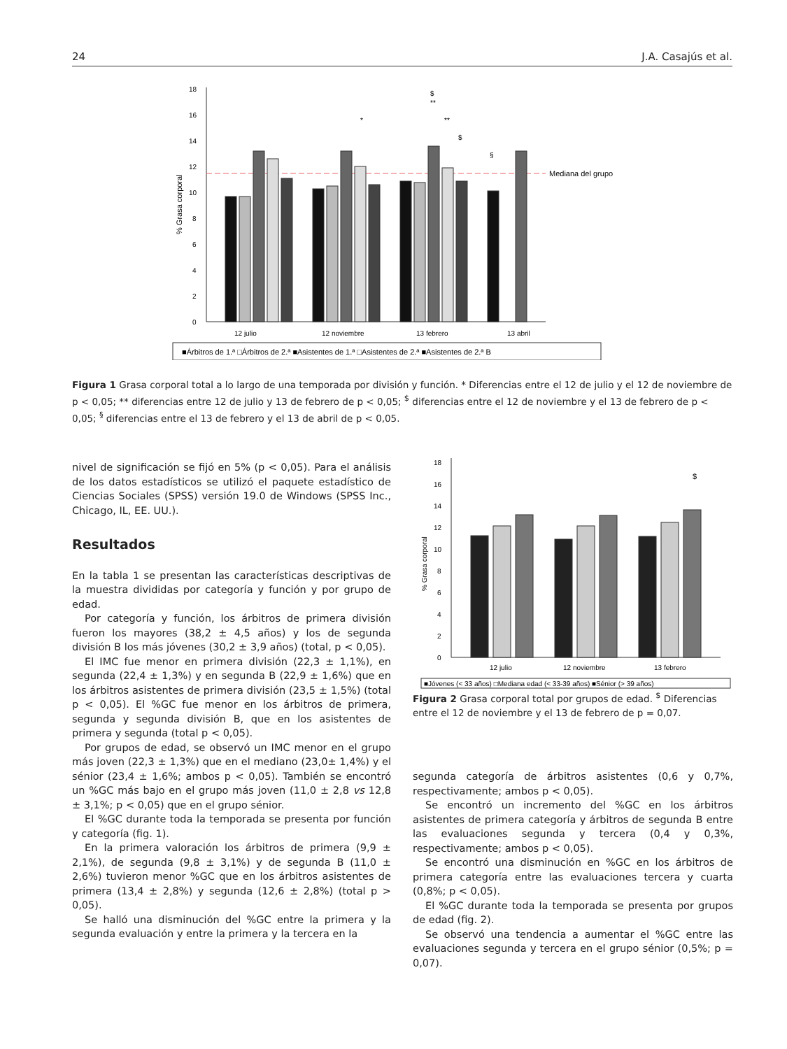24 J.A. Casajús et al.
% Grasa corporal
0
2
4
6
8
10
12
14
16
18
Mediana del grupo
12 julio
12 noviembre
13 febrero
13 abril
$
**
*
**
$
§
■Árbitros de 1.ª □Árbitros de 2.ª ■Asistentes de 1.ª □Asistentes de 2.ª ■Asistentes de 2.ª B
Figura 1 Grasa corporal total a lo largo de una temporada por división y función. * Diferencias entre el 12 de julio y el 12 de noviembre de p < 0,05; ** diferencias entre 12 de julio y 13 de febrero de p < 0,05; <sup>$</sup> diferencias entre el 12 de noviembre y el 13 de febrero de p < 0,05; <sup>§</sup> diferencias entre el 13 de febrero y el 13 de abril de p < 0,05.
nivel de significación se fijó en 5% (p < 0,05). Para el análisis de los datos estadísticos se utilizó el paquete estadístico de Ciencias Sociales (SPSS) versión 19.0 de Windows (SPSS Inc., Chicago, IL, EE. UU.).
Resultados
En la tabla 1 se presentan las características descriptivas de la muestra divididas por categoría y función y por grupo de edad.
Por categoría y función, los árbitros de primera división fueron los mayores (38,2 ± 4,5 años) y los de segunda división B los más jóvenes (30,2 ± 3,9 años) (total, p < 0,05).
El IMC fue menor en primera división (22,3 ± 1,1%), en segunda (22,4 ± 1,3%) y en segunda B (22,9 ± 1,6%) que en los árbitros asistentes de primera división (23,5 ± 1,5%) (total p < 0,05). El %GC fue menor en los árbitros de primera, segunda y segunda división B, que en los asistentes de primera y segunda (total p < 0,05).
Por grupos de edad, se observó un IMC menor en el grupo más joven (22,3 ± 1,3%) que en el mediano (23,0± 1,4%) y el sénior (23,4 ± 1,6%; ambos p < 0,05). También se encontró un %GC más bajo en el grupo más joven (11,0 ± 2,8 vs 12,8 ± 3,1%; p < 0,05) que en el grupo sénior.
El %GC durante toda la temporada se presenta por función y categoría (fig. 1).
En la primera valoración los árbitros de primera (9,9 ± 2,1%), de segunda (9,8 ± 3,1%) y de segunda B (11,0 ± 2,6%) tuvieron menor %GC que en los árbitros asistentes de primera (13,4 ± 2,8%) y segunda (12,6 ± 2,8%) (total p > 0,05).
Se halló una disminución del %GC entre la primera y la segunda evaluación y entre la primera y la tercera en la
% Grasa corporal
0
2
4
6
8
10
12
14
16
18
$
12 julio
12 noviembre
13 febrero
■Jóvenes (< 33 años) □Mediana edad (< 33-39 años) ■Sénior (> 39 años)
Figura 2 Grasa corporal total por grupos de edad. <sup>$</sup> Diferencias entre el 12 de noviembre y el 13 de febrero de p = 0,07.
segunda categoría de árbitros asistentes (0,6 y 0,7%, respectivamente; ambos p < 0,05).
Se encontró un incremento del %GC en los árbitros asistentes de primera categoría y árbitros de segunda B entre las evaluaciones segunda y tercera (0,4 y 0,3%, respectivamente; ambos p < 0,05).
Se encontró una disminución en %GC en los árbitros de primera categoría entre las evaluaciones tercera y cuarta (0,8%; p < 0,05).
El %GC durante toda la temporada se presenta por grupos de edad (fig. 2).
Se observó una tendencia a aumentar el %GC entre las evaluaciones segunda y tercera en el grupo sénior (0,5%; p = 0,07).